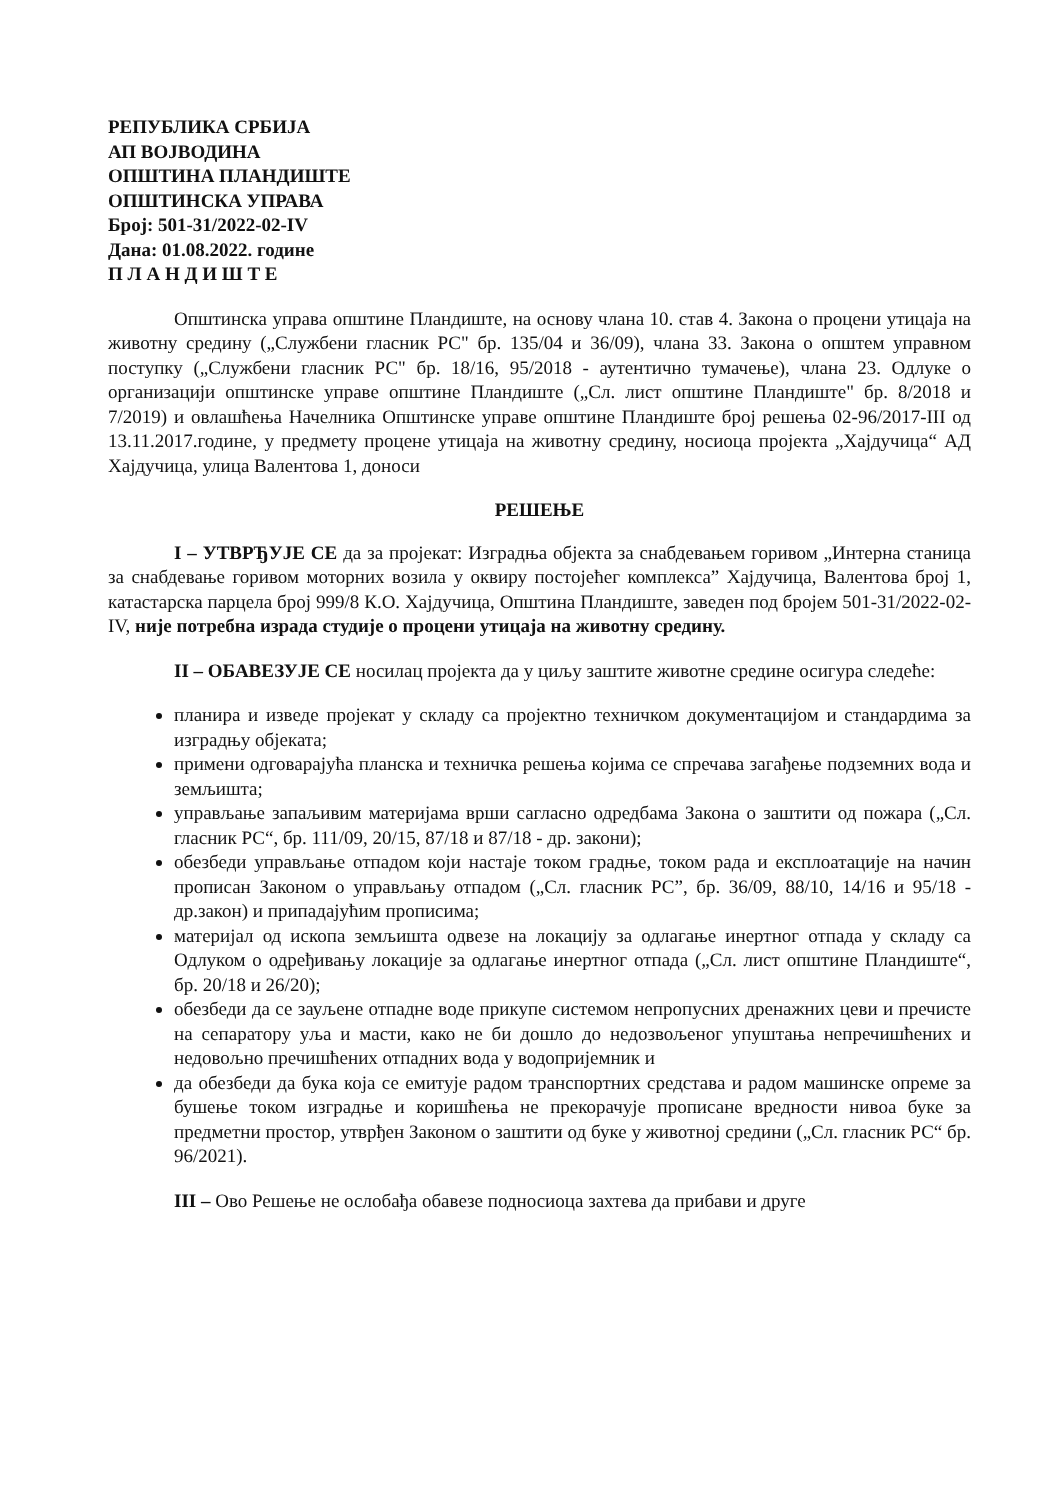РЕПУБЛИКА СРБИЈА
АП ВОЈВОДИНА
ОПШТИНА ПЛАНДИШТЕ
ОПШТИНСКА УПРАВА
Број: 501-31/2022-02-IV
Дана: 01.08.2022. године
П Л А Н Д И Ш Т Е
Општинска управа општине Пландиште, на основу члана 10. став 4. Закона о процени утицаја на животну средину („Службени гласник РС" бр. 135/04 и 36/09), члана 33. Закона о општем управном поступку („Службени гласник РС" бр. 18/16, 95/2018 - аутентично тумачење), члана 23. Одлуке о организацији општинске управе општине Пландиште („Сл. лист општине Пландиште" бр. 8/2018 и 7/2019) и овлашћења Начелника Општинске управе општине Пландиште број решења 02-96/2017-III од 13.11.2017.године, у предмету процене утицаја на животну средину, носиоца пројекта „Хајдучица“ АД Хајдучица, улица Валентова 1, доноси
РЕШЕЊЕ
I – УТВРЂУЈЕ СЕ да за пројекат: Изградња објекта за снабдевањем горивом „Интерна станица за снабдевање горивом моторних возила у оквиру постојећег комплекса” Хајдучица, Валентова број 1, катастарска парцела број 999/8 К.О. Хајдучица, Општина Пландиште, заведен под бројем 501-31/2022-02-IV, није потребна израда студије о процени утицаја на животну средину.
II – ОБАВЕЗУЈЕ СЕ носилац пројекта да у циљу заштите животне средине осигура следеће:
планира и изведе пројекат у складу са пројектно техничком документацијом и стандардима за изградњу објеката;
примени одговарајућа планска и техничка решења којима се спречава загађење подземних вода и земљишта;
управљање запаљивим материјама врши сагласно одредбама Закона о заштити од пожара („Сл. гласник РС“, бр. 111/09, 20/15, 87/18 и 87/18 - др. закони);
обезбеди управљање отпадом који настаје током градње, током рада и експлоатације на начин прописан Законом о управљању отпадом („Сл. гласник РС”, бр. 36/09, 88/10, 14/16 и 95/18 - др.закон) и припадајућим прописима;
материјал од ископа земљишта одвезе на локацију за одлагање инертног отпада у складу са Одлуком о одређивању локације за одлагање инертног отпада („Сл. лист општине Пландиште“, бр. 20/18 и 26/20);
обезбеди да се зауљене отпадне воде прикупе системом непропусних дренажних цеви и пречисте на сепаратору уља и масти, како не би дошло до недозвољеног упуштања непречишћених и недовољно пречишћених отпадних вода у водопријемник и
да обезбеди да бука која се емитује радом транспортних средстава и радом машинске опреме за бушење током изградње и коришћења не прекорачује прописане вредности нивоа буке за предметни простор, утврђен Законом о заштити од буке у животној средини („Сл. гласник РС“ бр. 96/2021).
III – Ово Решење не ослобађа обавезе подносиоца захтева да прибави и друге